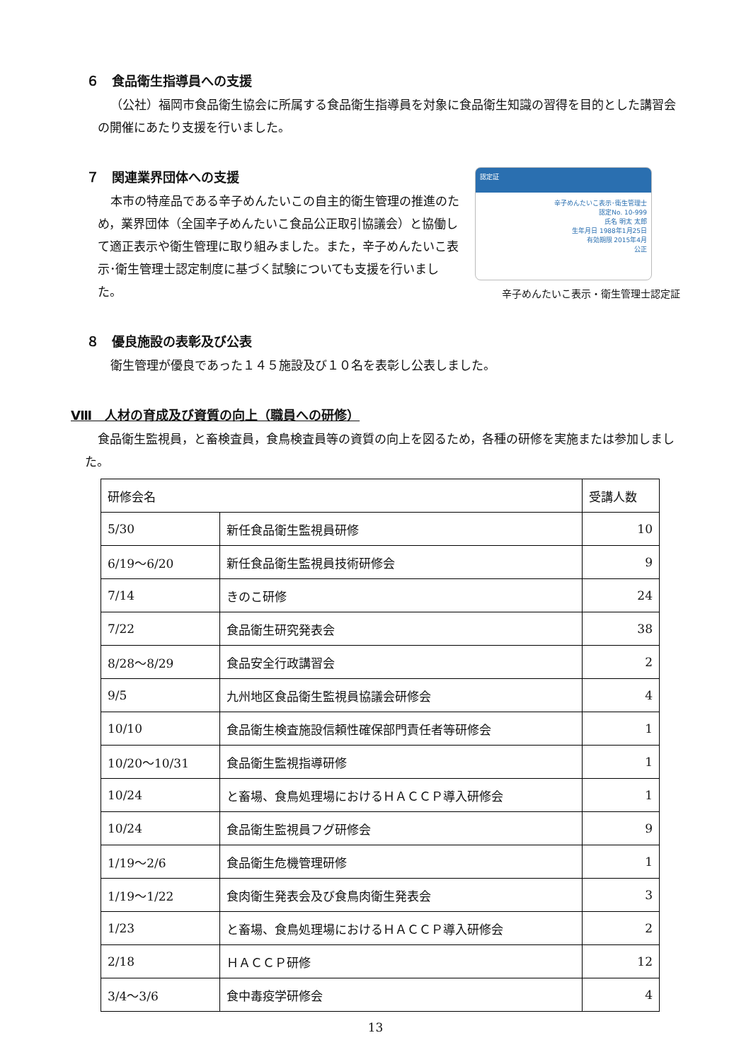６　食品衛生指導員への支援
（公社）福岡市食品衛生協会に所属する食品衛生指導員を対象に食品衛生知識の習得を目的とした講習会の開催にあたり支援を行いました。
７　関連業界団体への支援
本市の特産品である辛子めんたいこの自主的衛生管理の推進のため，業界団体（全国辛子めんたいこ食品公正取引協議会）と協働して適正表示や衛生管理に取り組みました。また，辛子めんたいこ表示･衛生管理士認定制度に基づく試験についても支援を行いました。
認定証
辛子めんたいこ表示･衛生管理士
認定No. 10-999
氏名 明太 太郎
生年月日 1988年1月25日
有効期限 2015年4月
公正
辛子めんたいこ表示・衛生管理士認定証
８　優良施設の表彰及び公表
衛生管理が優良であった１４５施設及び１０名を表彰し公表しました。
Ⅷ　人材の育成及び資質の向上（職員への研修）
食品衛生監視員，と畜検査員，食鳥検査員等の資質の向上を図るため，各種の研修を実施または参加しました。
| 研修会名 | | 受講人数 |
| --- | --- | --- |
| 5/30 | 新任食品衛生監視員研修 | 10 |
| 6/19～6/20 | 新任食品衛生監視員技術研修会 | 9 |
| 7/14 | きのこ研修 | 24 |
| 7/22 | 食品衛生研究発表会 | 38 |
| 8/28～8/29 | 食品安全行政講習会 | 2 |
| 9/5 | 九州地区食品衛生監視員協議会研修会 | 4 |
| 10/10 | 食品衛生検査施設信頼性確保部門責任者等研修会 | 1 |
| 10/20～10/31 | 食品衛生監視指導研修 | 1 |
| 10/24 | と畜場、食鳥処理場におけるＨＡＣＣＰ導入研修会 | 1 |
| 10/24 | 食品衛生監視員フグ研修会 | 9 |
| 1/19～2/6 | 食品衛生危機管理研修 | 1 |
| 1/19～1/22 | 食肉衛生発表会及び食鳥肉衛生発表会 | 3 |
| 1/23 | と畜場、食鳥処理場におけるＨＡＣＣＰ導入研修会 | 2 |
| 2/18 | ＨＡＣＣＰ研修 | 12 |
| 3/4～3/6 | 食中毒疫学研修会 | 4 |
13